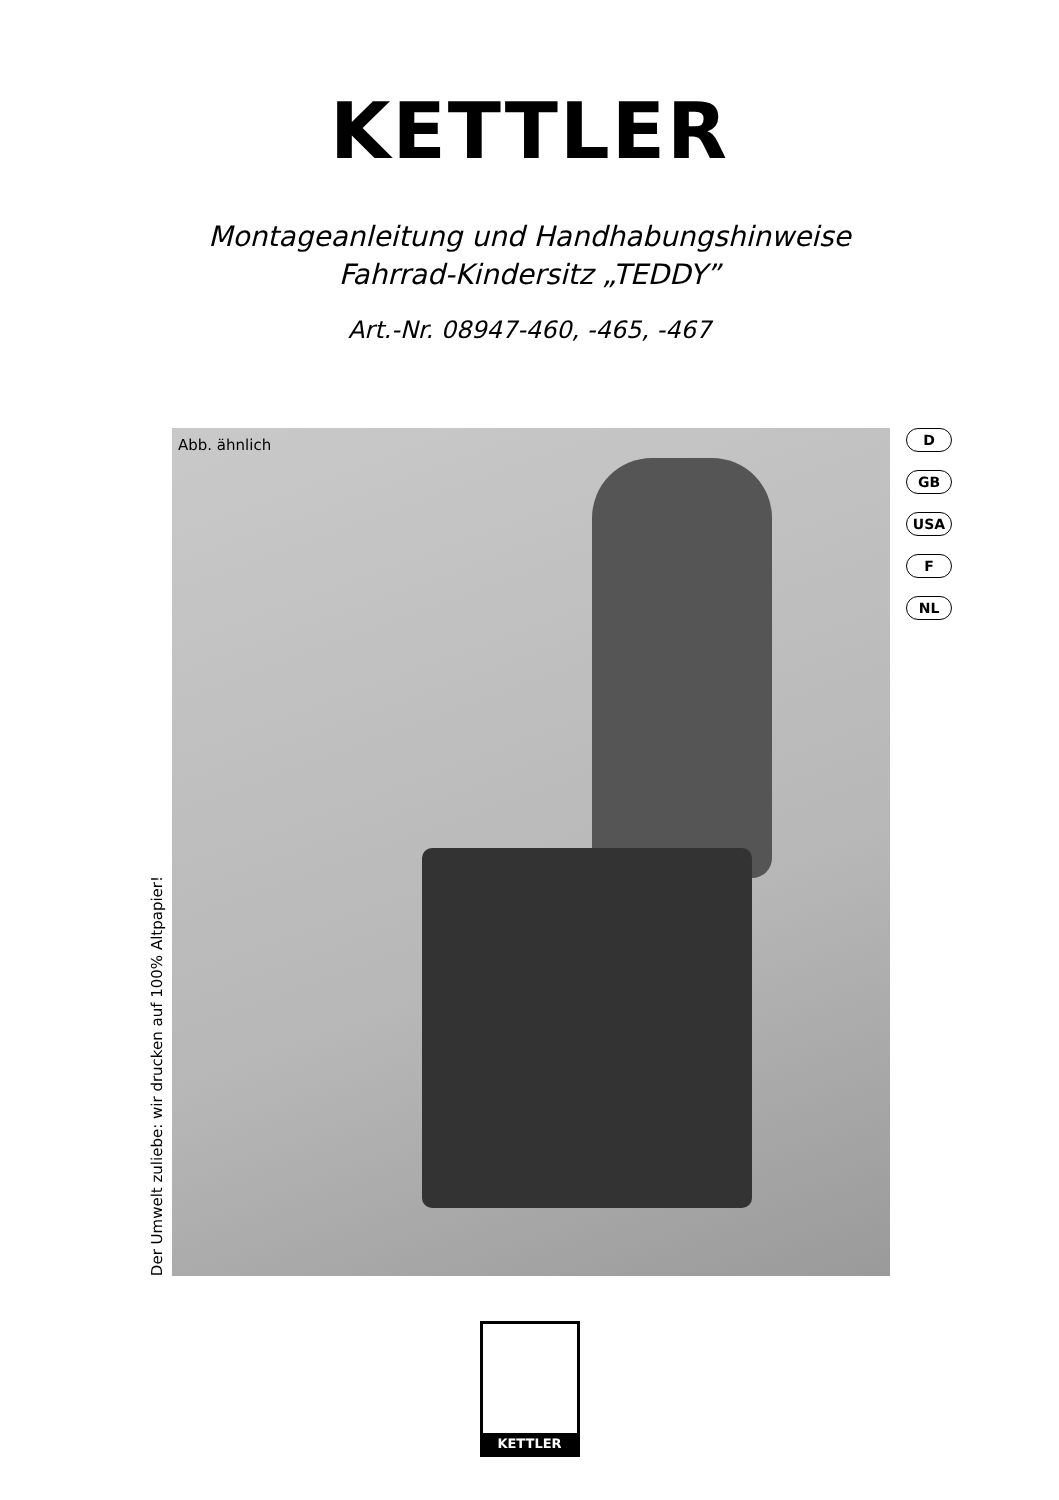KETTLER
Montageanleitung und Handhabungshinweise
Fahrrad-Kindersitz „TEDDY”
Art.-Nr. 08947-460, -465, -467
Der Umwelt zuliebe: wir drucken auf 100% Altpapier!
Abb. ähnlich
D
GB
USA
F
NL
KETTLER